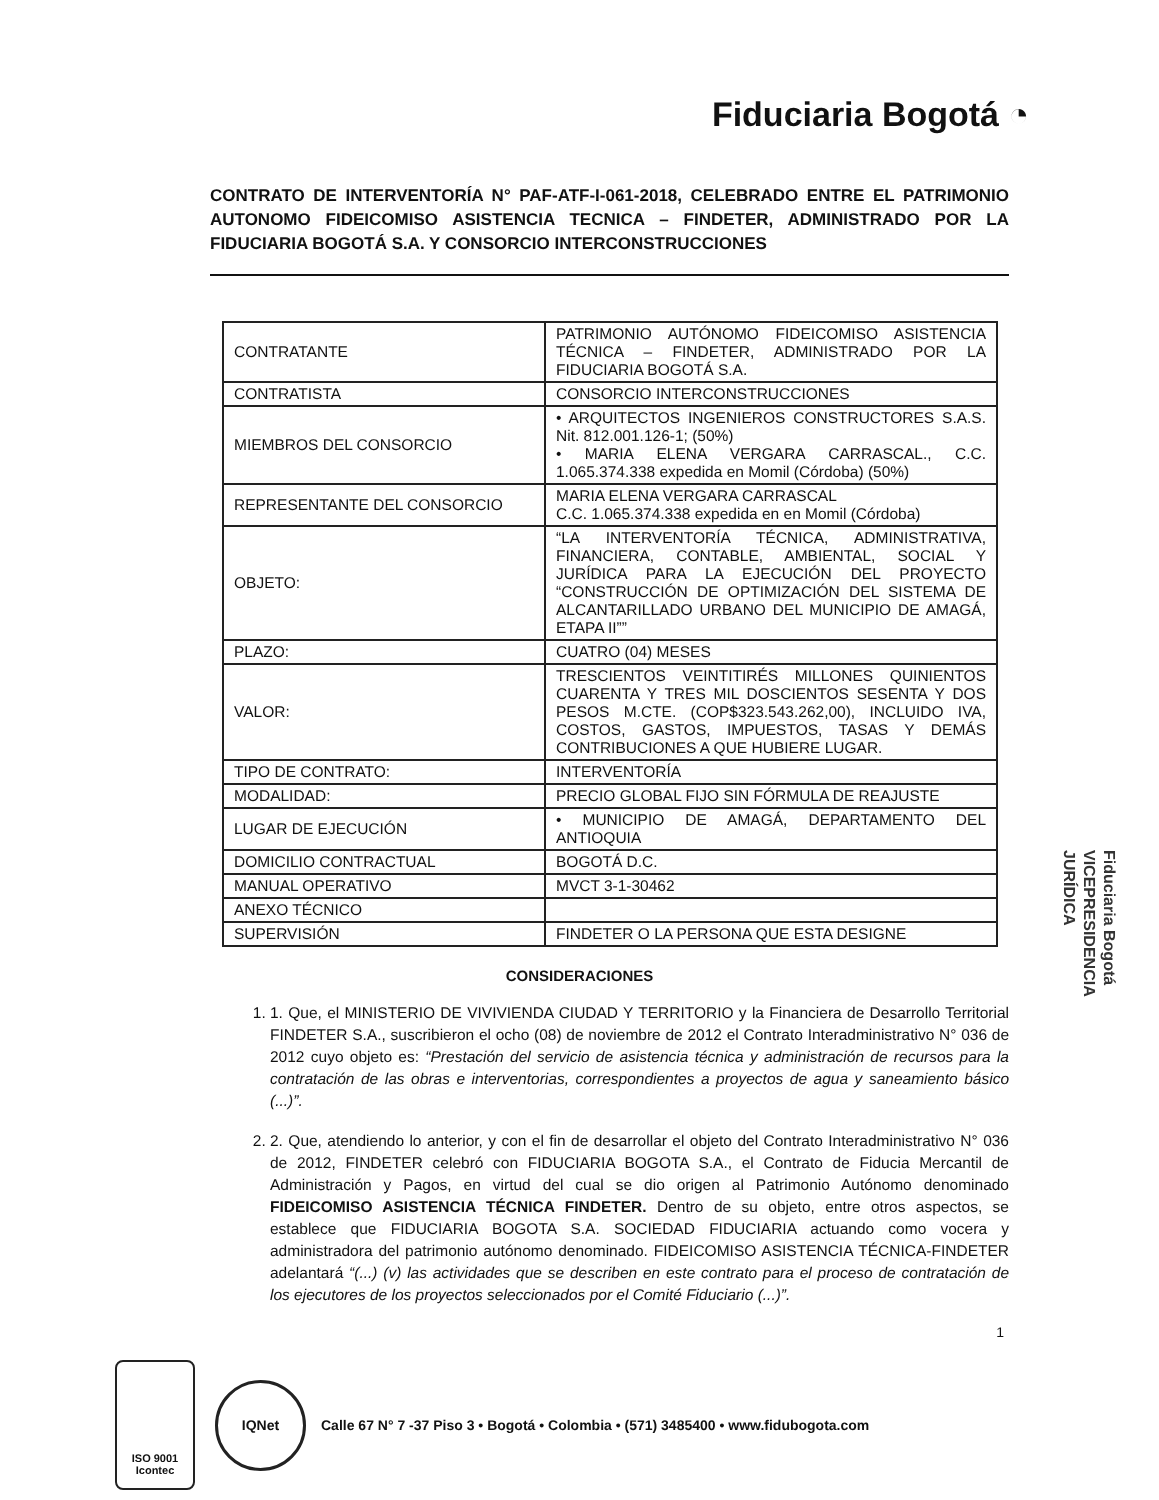Fiduciaria Bogotá ◔
CONTRATO DE INTERVENTORÍA N° PAF-ATF-I-061-2018, CELEBRADO ENTRE EL PATRIMONIO AUTONOMO FIDEICOMISO ASISTENCIA TECNICA – FINDETER, ADMINISTRADO POR LA FIDUCIARIA BOGOTÁ S.A. Y CONSORCIO INTERCONSTRUCCIONES
| CONTRATANTE | PATRIMONIO AUTÓNOMO FIDEICOMISO ASISTENCIA TÉCNICA – FINDETER, ADMINISTRADO POR LA FIDUCIARIA BOGOTÁ S.A. |
| CONTRATISTA | CONSORCIO INTERCONSTRUCCIONES |
| MIEMBROS DEL CONSORCIO | • ARQUITECTOS INGENIEROS CONSTRUCTORES S.A.S. Nit. 812.001.126-1; (50%) • MARIA ELENA VERGARA CARRASCAL., C.C. 1.065.374.338 expedida en Momil (Córdoba) (50%) |
| REPRESENTANTE DEL CONSORCIO | MARIA ELENA VERGARA CARRASCAL C.C. 1.065.374.338 expedida en en Momil (Córdoba) |
| OBJETO: | “LA INTERVENTORÍA TÉCNICA, ADMINISTRATIVA, FINANCIERA, CONTABLE, AMBIENTAL, SOCIAL Y JURÍDICA PARA LA EJECUCIÓN DEL PROYECTO “CONSTRUCCIÓN DE OPTIMIZACIÓN DEL SISTEMA DE ALCANTARILLADO URBANO DEL MUNICIPIO DE AMAGÁ, ETAPA II”” |
| PLAZO: | CUATRO (04) MESES |
| VALOR: | TRESCIENTOS VEINTITIRÉS MILLONES QUINIENTOS CUARENTA Y TRES MIL DOSCIENTOS SESENTA Y DOS PESOS M.CTE. (COP$323.543.262,00), INCLUIDO IVA, COSTOS, GASTOS, IMPUESTOS, TASAS Y DEMÁS CONTRIBUCIONES A QUE HUBIERE LUGAR. |
| TIPO DE CONTRATO: | INTERVENTORÍA |
| MODALIDAD: | PRECIO GLOBAL FIJO SIN FÓRMULA DE REAJUSTE |
| LUGAR DE EJECUCIÓN | • MUNICIPIO DE AMAGÁ, DEPARTAMENTO DEL ANTIOQUIA |
| DOMICILIO CONTRACTUAL | BOGOTÁ D.C. |
| MANUAL OPERATIVO | MVCT 3-1-30462 |
| ANEXO TÉCNICO | |
| SUPERVISIÓN | FINDETER O LA PERSONA QUE ESTA DESIGNE |
CONSIDERACIONES
1. 1. Que, el MINISTERIO DE VIVIVIENDA CIUDAD Y TERRITORIO y la Financiera de Desarrollo Territorial FINDETER S.A., suscribieron el ocho (08) de noviembre de 2012 el Contrato Interadministrativo N° 036 de 2012 cuyo objeto es: “Prestación del servicio de asistencia técnica y administración de recursos para la contratación de las obras e interventorias, correspondientes a proyectos de agua y saneamiento básico (...)”.
2. 2. Que, atendiendo lo anterior, y con el fin de desarrollar el objeto del Contrato Interadministrativo N° 036 de 2012, FINDETER celebró con FIDUCIARIA BOGOTA S.A., el Contrato de Fiducia Mercantil de Administración y Pagos, en virtud del cual se dio origen al Patrimonio Autónomo denominado FIDEICOMISO ASISTENCIA TÉCNICA FINDETER. Dentro de su objeto, entre otros aspectos, se establece que FIDUCIARIA BOGOTA S.A. SOCIEDAD FIDUCIARIA actuando como vocera y administradora del patrimonio autónomo denominado. FIDEICOMISO ASISTENCIA TÉCNICA-FINDETER adelantará “(...) (v) las actividades que se describen en este contrato para el proceso de contratación de los ejecutores de los proyectos seleccionados por el Comité Fiduciario (...)”.
1
Fiduciaria Bogotá
VICEPRESIDENCIA
JURÍDICA
ISO 9001
Icontec
IQNet
Calle 67 N° 7 -37 Piso 3 • Bogotá • Colombia • (571) 3485400 • www.fidubogota.com